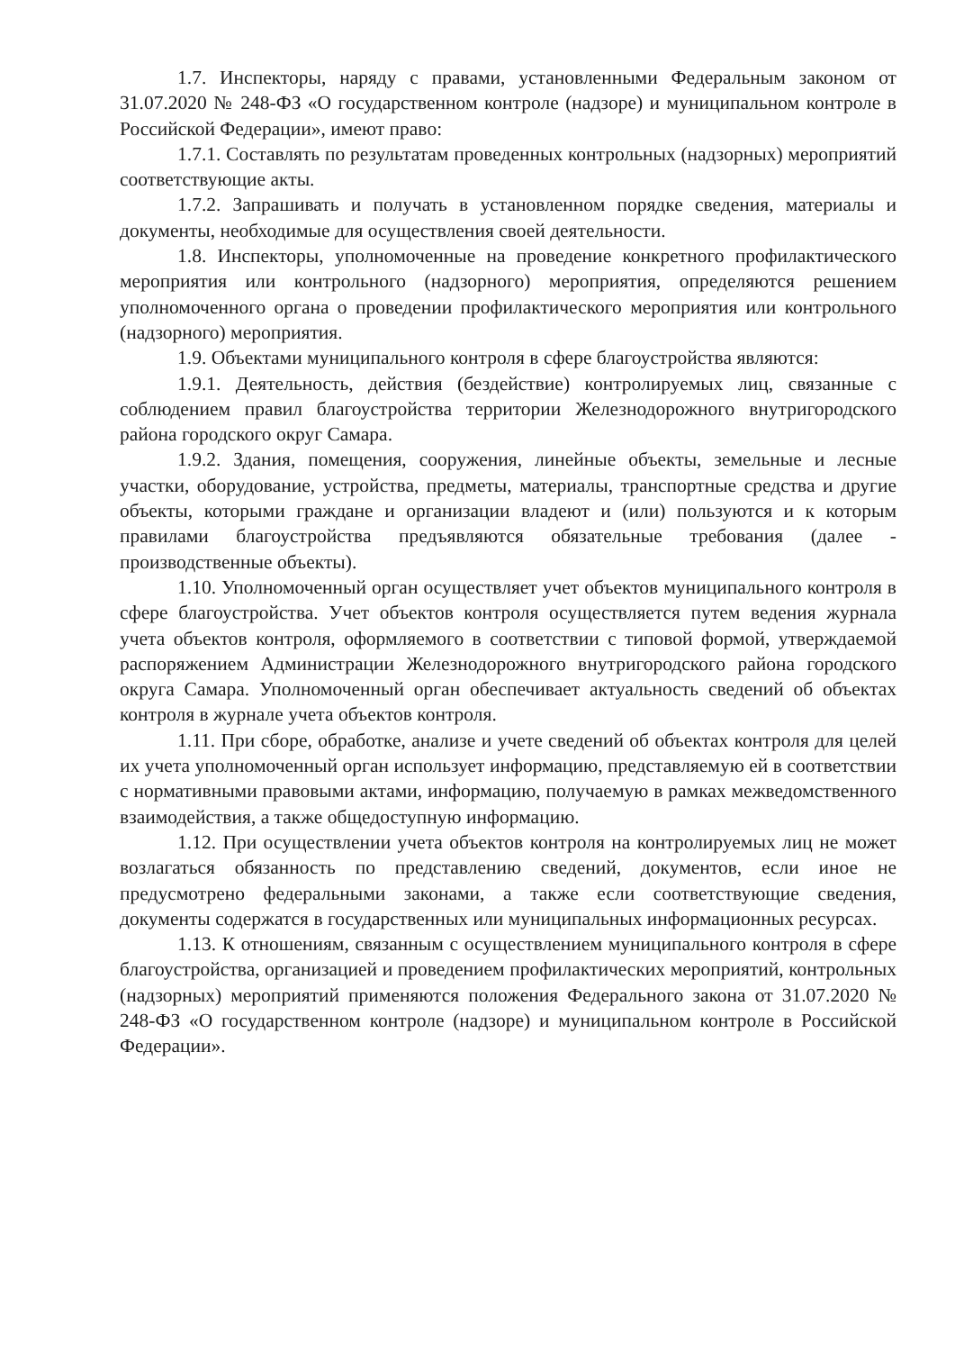1.7. Инспекторы, наряду с правами, установленными Федеральным законом от 31.07.2020 № 248-ФЗ «О государственном контроле (надзоре) и муниципальном контроле в Российской Федерации», имеют право:
1.7.1. Составлять по результатам проведенных контрольных (надзорных) мероприятий соответствующие акты.
1.7.2. Запрашивать и получать в установленном порядке сведения, материалы и документы, необходимые для осуществления своей деятельности.
1.8. Инспекторы, уполномоченные на проведение конкретного профилактического мероприятия или контрольного (надзорного) мероприятия, определяются решением уполномоченного органа о проведении профилактического мероприятия или контрольного (надзорного) мероприятия.
1.9. Объектами муниципального контроля в сфере благоустройства являются:
1.9.1. Деятельность, действия (бездействие) контролируемых лиц, связанные с соблюдением правил благоустройства территории Железнодорожного внутригородского района городского округ Самара.
1.9.2. Здания, помещения, сооружения, линейные объекты, земельные и лесные участки, оборудование, устройства, предметы, материалы, транспортные средства и другие объекты, которыми граждане и организации владеют и (или) пользуются и к которым правилами благоустройства предъявляются обязательные требования (далее - производственные объекты).
1.10. Уполномоченный орган осуществляет учет объектов муниципального контроля в сфере благоустройства. Учет объектов контроля осуществляется путем ведения журнала учета объектов контроля, оформляемого в соответствии с типовой формой, утверждаемой распоряжением Администрации Железнодорожного внутригородского района городского округа Самара. Уполномоченный орган обеспечивает актуальность сведений об объектах контроля в журнале учета объектов контроля.
1.11. При сборе, обработке, анализе и учете сведений об объектах контроля для целей их учета уполномоченный орган использует информацию, представляемую ей в соответствии с нормативными правовыми актами, информацию, получаемую в рамках межведомственного взаимодействия, а также общедоступную информацию.
1.12. При осуществлении учета объектов контроля на контролируемых лиц не может возлагаться обязанность по представлению сведений, документов, если иное не предусмотрено федеральными законами, а также если соответствующие сведения, документы содержатся в государственных или муниципальных информационных ресурсах.
1.13. К отношениям, связанным с осуществлением муниципального контроля в сфере благоустройства, организацией и проведением профилактических мероприятий, контрольных (надзорных) мероприятий применяются положения Федерального закона от 31.07.2020 № 248-ФЗ «О государственном контроле (надзоре) и муниципальном контроле в Российской Федерации».